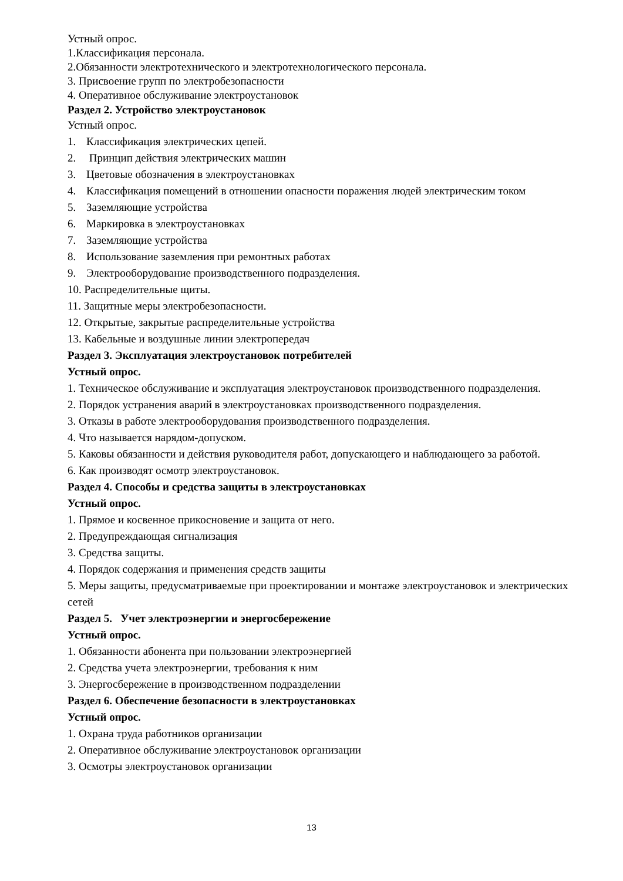Устный опрос.
1.Классификация персонала.
2.Обязанности электротехнического и электротехнологического персонала.
3. Присвоение групп по электробезопасности
4. Оперативное обслуживание электроустановок
Раздел 2. Устройство электроустановок
Устный опрос.
1. Классификация электрических цепей.
2. Принцип действия электрических машин
3. Цветовые обозначения в электроустановках
4. Классификация помещений в отношении опасности поражения людей электрическим током
5. Заземляющие устройства
6. Маркировка в электроустановках
7. Заземляющие устройства
8. Использование заземления при ремонтных работах
9. Электрооборудование производственного подразделения.
10. Распределительные щиты.
11. Защитные меры электробезопасности.
12. Открытые, закрытые распределительные устройства
13. Кабельные и воздушные линии электропередач
Раздел 3. Эксплуатация электроустановок потребителей
Устный опрос.
1. Техническое обслуживание и эксплуатация электроустановок производственного подразделения.
2. Порядок устранения аварий в электроустановках производственного подразделения.
3. Отказы в работе электрооборудования производственного подразделения.
4. Что называется нарядом-допуском.
5. Каковы обязанности и действия руководителя работ, допускающего и наблюдающего за работой.
6. Как производят осмотр электроустановок.
Раздел 4. Способы и средства защиты в электроустановках
Устный опрос.
1. Прямое и косвенное прикосновение и защита от него.
2. Предупреждающая сигнализация
3. Средства защиты.
4. Порядок содержания и применения средств защиты
5. Меры защиты, предусматриваемые при проектировании и монтаже электроустановок и электрических сетей
Раздел 5. Учет электроэнергии и энергосбережение
Устный опрос.
1. Обязанности абонента при пользовании электроэнергией
2. Средства учета электроэнергии, требования к ним
3. Энергосбережение в производственном подразделении
Раздел 6. Обеспечение безопасности в электроустановках
Устный опрос.
1. Охрана труда работников организации
2. Оперативное обслуживание электроустановок организации
3. Осмотры электроустановок организации
13